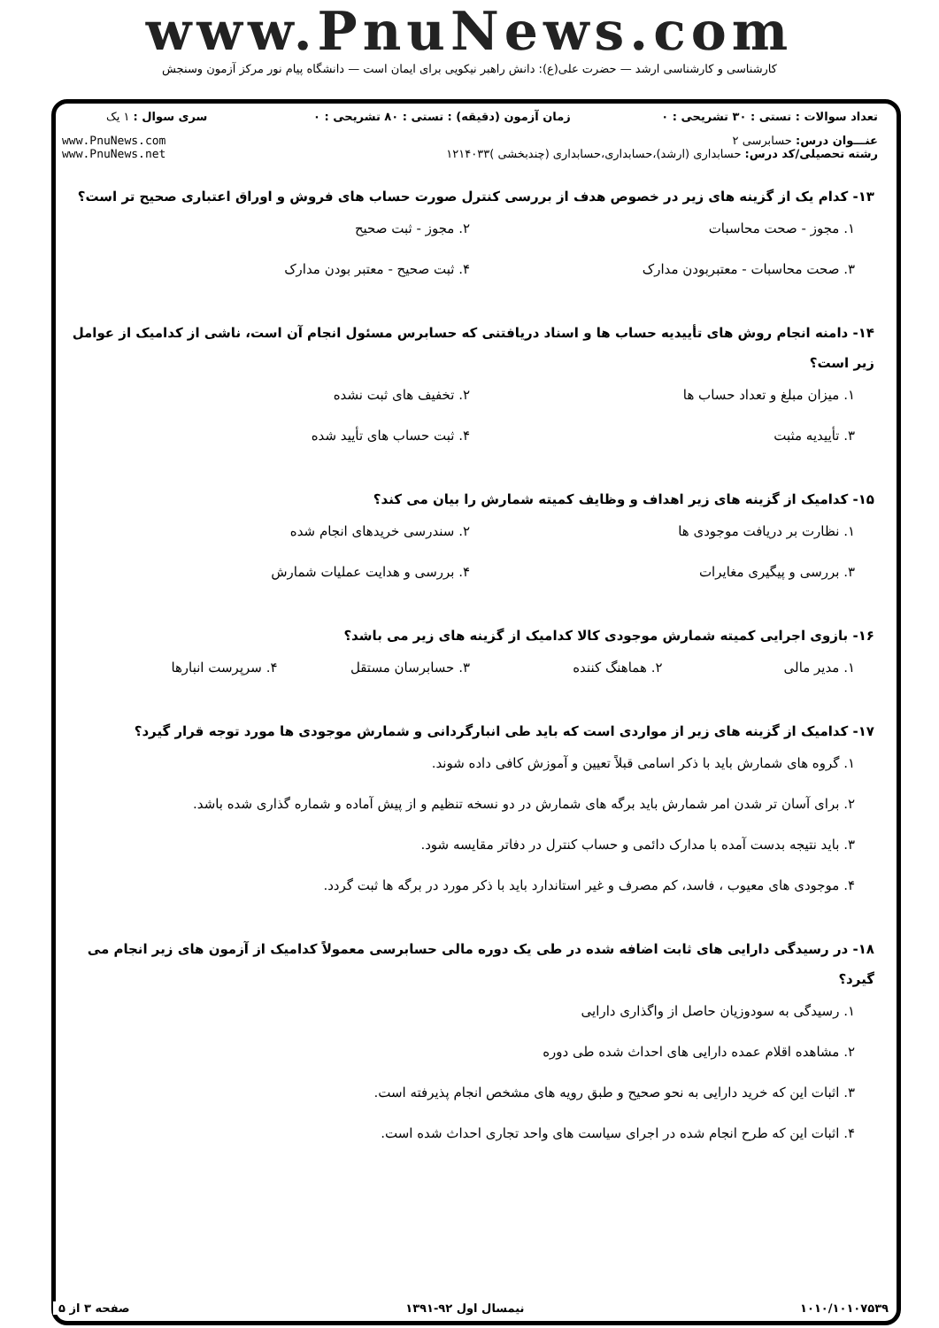www.PnuNews.com
کارشناسی و کارشناسی ارشد — حضرت علی(ع): دانش راهبر نیکویی برای ایمان است — دانشگاه پیام نور مرکز آزمون وسنجش
| تعداد سوالات : تستی : ۳۰ تشریحی : ۰ | زمان آزمون (دقیقه) : تستی : ۸۰ تشریحی : ۰ | سری سوال : ۱ یک |
| عنـــوان درس: حسابرسی ۲ رشته تحصیلی/کد درس: حسابداری (ارشد)،حسابداری،حسابداری (چندبخشی )۱۲۱۴۰۳۳ | | www.PnuNews.com www.PnuNews.net |
۱۳- کدام یک از گزینه های زیر در خصوص هدف از بررسی کنترل صورت حساب های فروش و اوراق اعتباری صحیح تر است؟
۱. مجوز - صحت محاسبات
۲. مجوز - ثبت صحیح
۳. صحت محاسبات - معتبربودن مدارک
۴. ثبت صحیح - معتبر بودن مدارک
۱۴- دامنه انجام روش های تأییدیه حساب ها و اسناد دریافتنی که حسابرس مسئول انجام آن است، ناشی از کدامیک از عوامل زیر است؟
۱. میزان مبلغ و تعداد حساب ها
۲. تخفیف های ثبت نشده
۳. تأییدیه مثبت
۴. ثبت حساب های تأیید شده
۱۵- کدامیک از گزینه های زیر اهداف و وظایف کمیته شمارش را بیان می کند؟
۱. نظارت بر دریافت موجودی ها
۲. سندرسی خریدهای انجام شده
۳. بررسی و پیگیری مغایرات
۴. بررسی و هدایت عملیات شمارش
۱۶- بازوی اجرایی کمیته شمارش موجودی کالا کدامیک از گزینه های زیر می باشد؟
۱. مدیر مالی
۲. هماهنگ کننده
۳. حسابرسان مستقل
۴. سرپرست انبارها
۱۷- کدامیک از گزینه های زیر از مواردی است که باید طی انبارگردانی و شمارش موجودی ها مورد توجه قرار گیرد؟
۱. گروه های شمارش باید با ذکر اسامی قبلاً تعیین و آموزش کافی داده شوند.
۲. برای آسان تر شدن امر شمارش باید برگه های شمارش در دو نسخه تنظیم و از پیش آماده و شماره گذاری شده باشد.
۳. باید نتیجه بدست آمده با مدارک دائمی و حساب کنترل در دفاتر مقایسه شود.
۴. موجودی های معیوب ، فاسد، کم مصرف و غیر استاندارد باید با ذکر مورد در برگه ها ثبت گردد.
۱۸- در رسیدگی دارایی های ثابت اضافه شده در طی یک دوره مالی حسابرسی معمولاً کدامیک از آزمون های زیر انجام می گیرد؟
۱. رسیدگی به سودوزیان حاصل از واگذاری دارایی
۲. مشاهده اقلام عمده دارایی های احداث شده طی دوره
۳. اثبات این که خرید دارایی به نحو صحیح و طبق رویه های مشخص انجام پذیرفته است.
۴. اثبات این که طرح انجام شده در اجرای سیاست های واحد تجاری احداث شده است.
۱۰۱۰/۱۰۱۰۷۵۳۹ نیمسال اول ۹۲-۱۳۹۱ صفحه ۳ از ۵